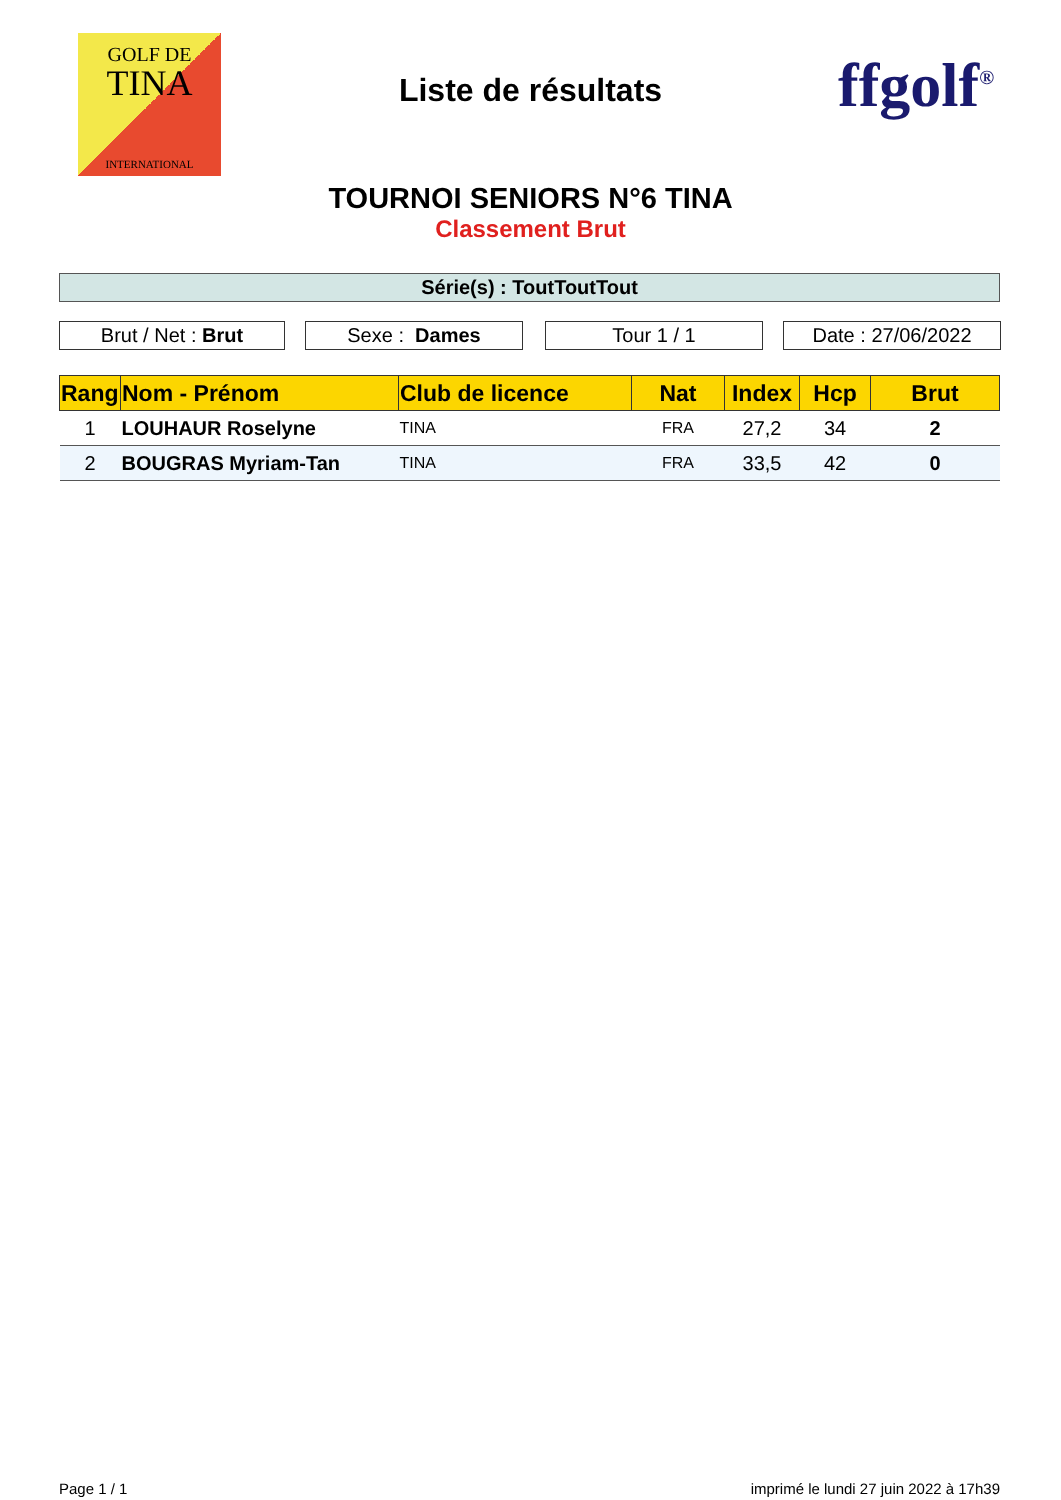GOLF DE
TINA
INTERNATIONAL
Liste de résultats ffgolf<sup>®</sup>
TOURNOI SENIORS N°6 TINA
Classement Brut
Série(s) : ToutToutTout
Brut / Net : Brut Sexe : Dames Tour 1 / 1 Date : 27/06/2022
| Rang | Nom - Prénom | Club de licence | Nat | Index | Hcp | Brut |
| --- | --- | --- | --- | --- | --- | --- |
| 1 | LOUHAUR Roselyne | TINA | FRA | 27,2 | 34 | 2 |
| 2 | BOUGRAS Myriam-Tan | TINA | FRA | 33,5 | 42 | 0 |
Page 1 / 1
imprimé le lundi 27 juin 2022 à 17h39